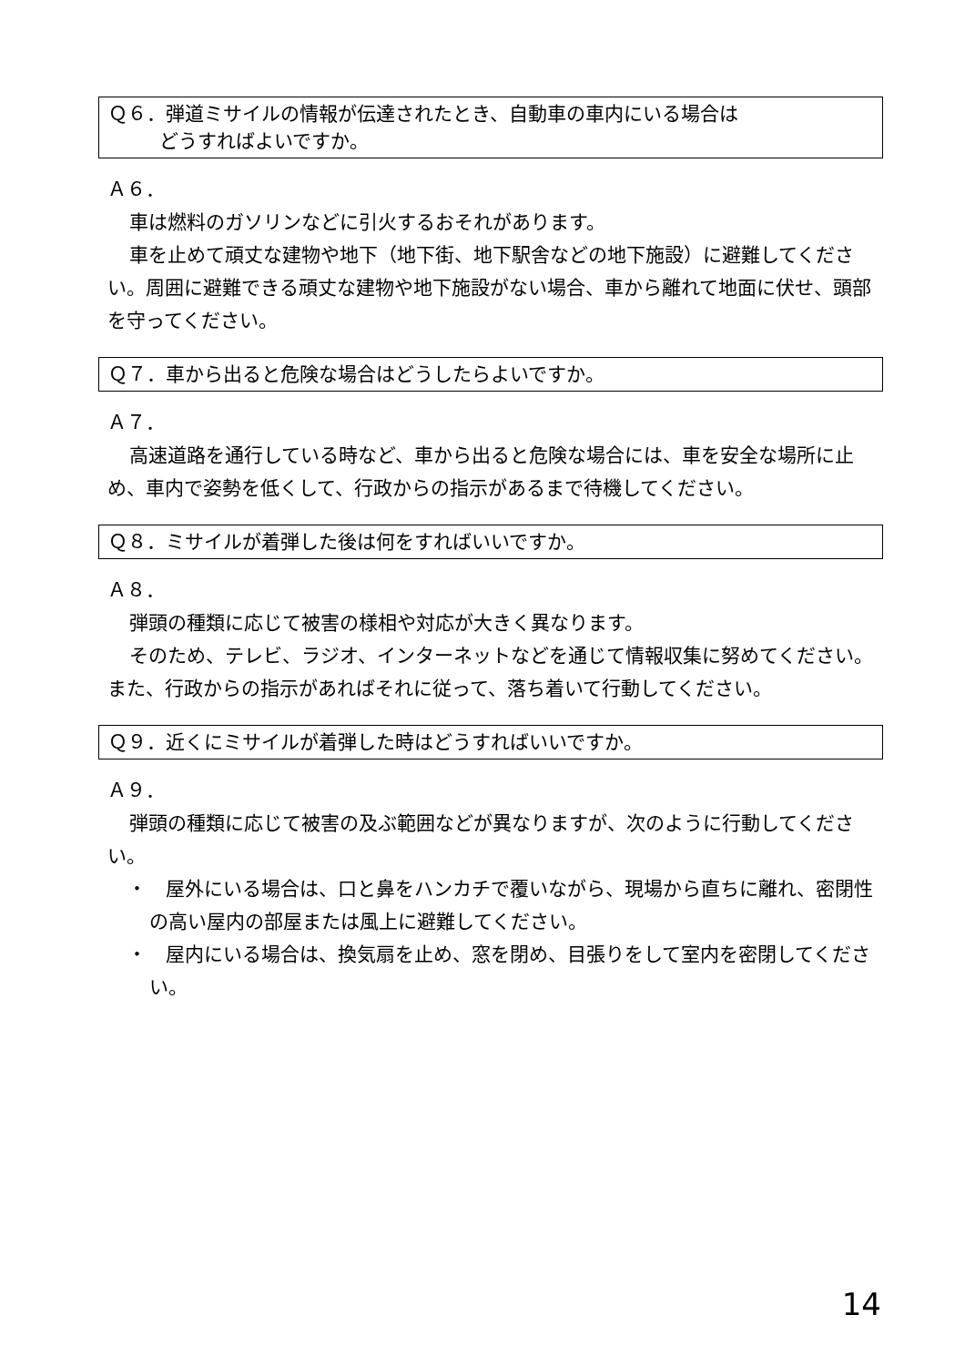Ｑ６．弾道ミサイルの情報が伝達されたとき、自動車の車内にいる場合は
どうすればよいですか。
Ａ６．
車は燃料のガソリンなどに引火するおそれがあります。
車を止めて頑丈な建物や地下（地下街、地下駅舎などの地下施設）に避難してください。周囲に避難できる頑丈な建物や地下施設がない場合、車から離れて地面に伏せ、頭部を守ってください。
Ｑ７．車から出ると危険な場合はどうしたらよいですか。
Ａ７．
高速道路を通行している時など、車から出ると危険な場合には、車を安全な場所に止め、車内で姿勢を低くして、行政からの指示があるまで待機してください。
Ｑ８．ミサイルが着弾した後は何をすればいいですか。
Ａ８．
弾頭の種類に応じて被害の様相や対応が大きく異なります。
そのため、テレビ、ラジオ、インターネットなどを通じて情報収集に努めてください。また、行政からの指示があればそれに従って、落ち着いて行動してください。
Ｑ９．近くにミサイルが着弾した時はどうすればいいですか。
Ａ９．
弾頭の種類に応じて被害の及ぶ範囲などが異なりますが、次のように行動してください。
・　屋外にいる場合は、口と鼻をハンカチで覆いながら、現場から直ちに離れ、密閉性の高い屋内の部屋または風上に避難してください。
・　屋内にいる場合は、換気扇を止め、窓を閉め、目張りをして室内を密閉してください。
14